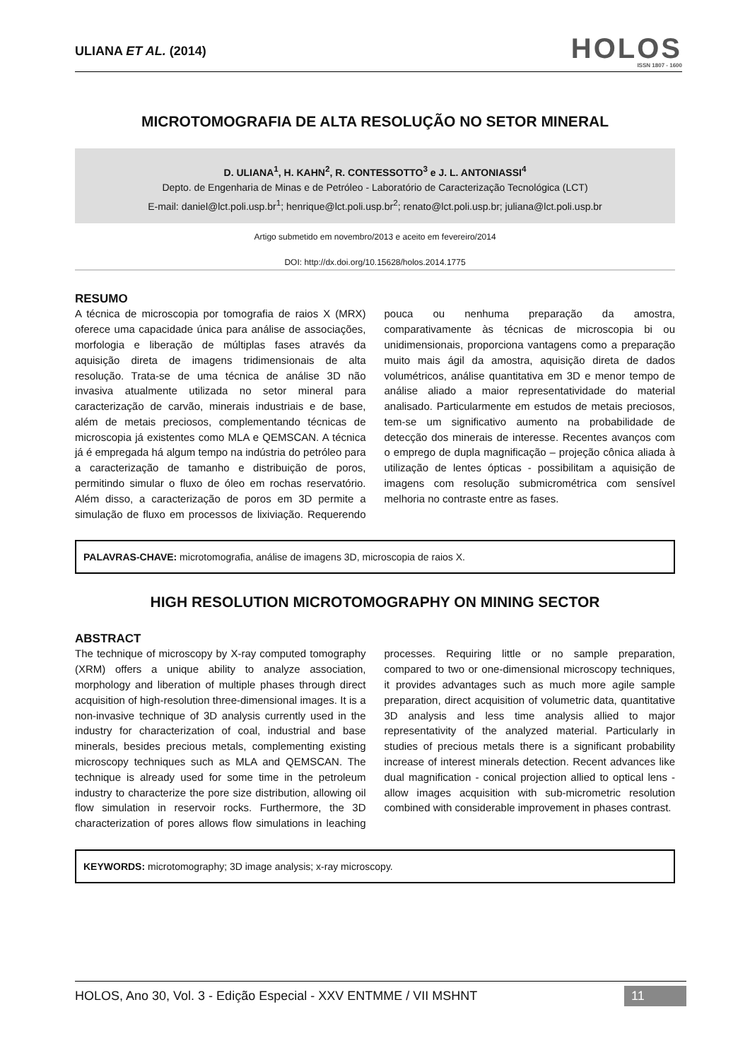ULIANA ET AL. (2014)
HOLOS
ISSN 1807 - 1600
MICROTOMOGRAFIA DE ALTA RESOLUÇÃO NO SETOR MINERAL
D. ULIANA<sup>1</sup>, H. KAHN<sup>2</sup>, R. CONTESSOTTO<sup>3</sup> e J. L. ANTONIASSI<sup>4</sup>
Depto. de Engenharia de Minas e de Petróleo - Laboratório de Caracterização Tecnológica (LCT)
E-mail: daniel@lct.poli.usp.br<sup>1</sup>; henrique@lct.poli.usp.br<sup>2</sup>; renato@lct.poli.usp.br; juliana@lct.poli.usp.br
Artigo submetido em novembro/2013 e aceito em fevereiro/2014
DOI: http://dx.doi.org/10.15628/holos.2014.1775
RESUMO
A técnica de microscopia por tomografia de raios X (MRX) oferece uma capacidade única para análise de associações, morfologia e liberação de múltiplas fases através da aquisição direta de imagens tridimensionais de alta resolução. Trata-se de uma técnica de análise 3D não invasiva atualmente utilizada no setor mineral para caracterização de carvão, minerais industriais e de base, além de metais preciosos, complementando técnicas de microscopia já existentes como MLA e QEMSCAN. A técnica já é empregada há algum tempo na indústria do petróleo para a caracterização de tamanho e distribuição de poros, permitindo simular o fluxo de óleo em rochas reservatório. Além disso, a caracterização de poros em 3D permite a simulação de fluxo em processos de lixiviação. Requerendo pouca ou nenhuma preparação da amostra, comparativamente às técnicas de microscopia bi ou unidimensionais, proporciona vantagens como a preparação muito mais ágil da amostra, aquisição direta de dados volumétricos, análise quantitativa em 3D e menor tempo de análise aliado a maior representatividade do material analisado. Particularmente em estudos de metais preciosos, tem-se um significativo aumento na probabilidade de detecção dos minerais de interesse. Recentes avanços com o emprego de dupla magnificação – projeção cônica aliada à utilização de lentes ópticas - possibilitam a aquisição de imagens com resolução submicrométrica com sensível melhoria no contraste entre as fases.
PALAVRAS-CHAVE: microtomografia, análise de imagens 3D, microscopia de raios X.
HIGH RESOLUTION MICROTOMOGRAPHY ON MINING SECTOR
ABSTRACT
The technique of microscopy by X-ray computed tomography (XRM) offers a unique ability to analyze association, morphology and liberation of multiple phases through direct acquisition of high-resolution three-dimensional images. It is a non-invasive technique of 3D analysis currently used in the industry for characterization of coal, industrial and base minerals, besides precious metals, complementing existing microscopy techniques such as MLA and QEMSCAN. The technique is already used for some time in the petroleum industry to characterize the pore size distribution, allowing oil flow simulation in reservoir rocks. Furthermore, the 3D characterization of pores allows flow simulations in leaching processes. Requiring little or no sample preparation, compared to two or one-dimensional microscopy techniques, it provides advantages such as much more agile sample preparation, direct acquisition of volumetric data, quantitative 3D analysis and less time analysis allied to major representativity of the analyzed material. Particularly in studies of precious metals there is a significant probability increase of interest minerals detection. Recent advances like dual magnification - conical projection allied to optical lens - allow images acquisition with sub-micrometric resolution combined with considerable improvement in phases contrast.
KEYWORDS: microtomography; 3D image analysis; x-ray microscopy.
HOLOS, Ano 30, Vol. 3 - Edição Especial - XXV ENTMME / VII MSHNT 11